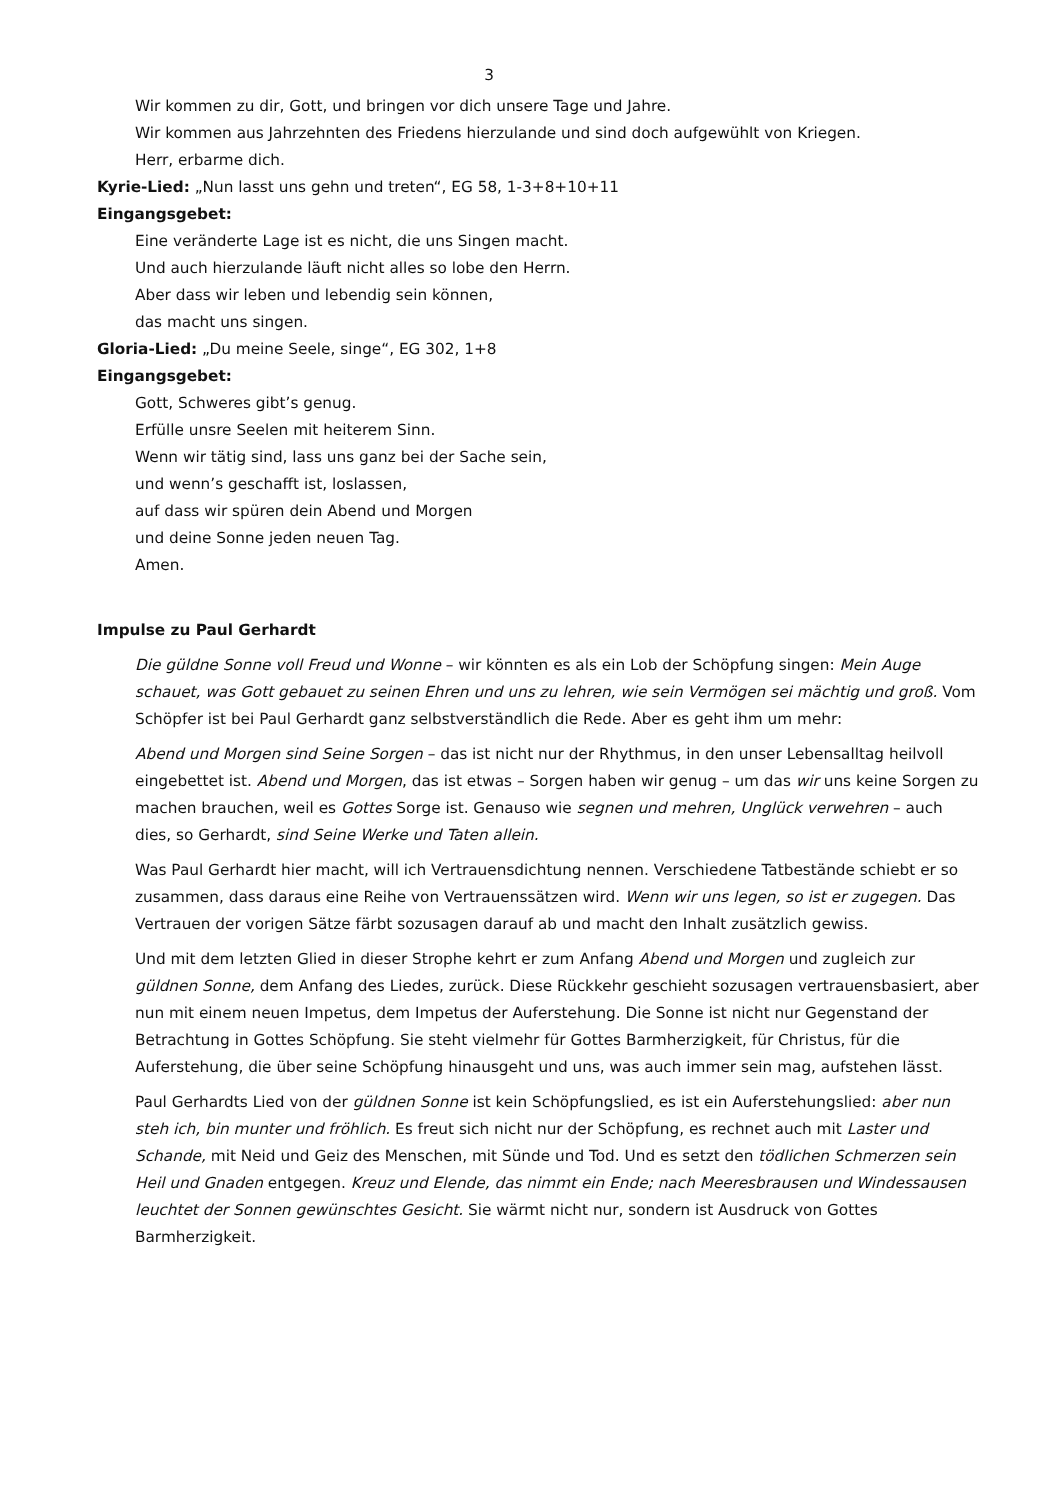3
Wir kommen zu dir, Gott, und bringen vor dich unsere Tage und Jahre.
Wir kommen aus Jahrzehnten des Friedens hierzulande und sind doch aufgewühlt von Kriegen.
Herr, erbarme dich.
Kyrie-Lied: „Nun lasst uns gehn und treten“, EG 58, 1-3+8+10+11
Eingangsgebet:
Eine veränderte Lage ist es nicht, die uns Singen macht.
Und auch hierzulande läuft nicht alles so lobe den Herrn.
Aber dass wir leben und lebendig sein können,
das macht uns singen.
Gloria-Lied: „Du meine Seele, singe“, EG 302, 1+8
Eingangsgebet:
Gott, Schweres gibt’s genug.
Erfülle unsre Seelen mit heiterem Sinn.
Wenn wir tätig sind, lass uns ganz bei der Sache sein,
und wenn’s geschafft ist, loslassen,
auf dass wir spüren dein Abend und Morgen
und deine Sonne jeden neuen Tag.
Amen.
Impulse zu Paul Gerhardt
Die güldne Sonne voll Freud und Wonne – wir könnten es als ein Lob der Schöpfung singen: Mein Auge schauet, was Gott gebauet zu seinen Ehren und uns zu lehren, wie sein Vermögen sei mächtig und groß. Vom Schöpfer ist bei Paul Gerhardt ganz selbstverständlich die Rede. Aber es geht ihm um mehr:
Abend und Morgen sind Seine Sorgen – das ist nicht nur der Rhythmus, in den unser Lebensalltag heilvoll eingebettet ist. Abend und Morgen, das ist etwas – Sorgen haben wir genug – um das wir uns keine Sorgen zu machen brauchen, weil es Gottes Sorge ist. Genauso wie segnen und mehren, Unglück verwehren – auch dies, so Gerhardt, sind Seine Werke und Taten allein.
Was Paul Gerhardt hier macht, will ich Vertrauensdichtung nennen. Verschiedene Tatbestände schiebt er so zusammen, dass daraus eine Reihe von Vertrauenssätzen wird. Wenn wir uns legen, so ist er zugegen. Das Vertrauen der vorigen Sätze färbt sozusagen darauf ab und macht den Inhalt zusätzlich gewiss.
Und mit dem letzten Glied in dieser Strophe kehrt er zum Anfang Abend und Morgen und zugleich zur güldnen Sonne, dem Anfang des Liedes, zurück. Diese Rückkehr geschieht sozusagen vertrauensbasiert, aber nun mit einem neuen Impetus, dem Impetus der Auferstehung. Die Sonne ist nicht nur Gegenstand der Betrachtung in Gottes Schöpfung. Sie steht vielmehr für Gottes Barmherzigkeit, für Christus, für die Auferstehung, die über seine Schöpfung hinausgeht und uns, was auch immer sein mag, aufstehen lässt.
Paul Gerhardts Lied von der güldnen Sonne ist kein Schöpfungslied, es ist ein Auferstehungslied: aber nun steh ich, bin munter und fröhlich. Es freut sich nicht nur der Schöpfung, es rechnet auch mit Laster und Schande, mit Neid und Geiz des Menschen, mit Sünde und Tod. Und es setzt den tödlichen Schmerzen sein Heil und Gnaden entgegen. Kreuz und Elende, das nimmt ein Ende; nach Meeresbrausen und Windessausen leuchtet der Sonnen gewünschtes Gesicht. Sie wärmt nicht nur, sondern ist Ausdruck von Gottes Barmherzigkeit.